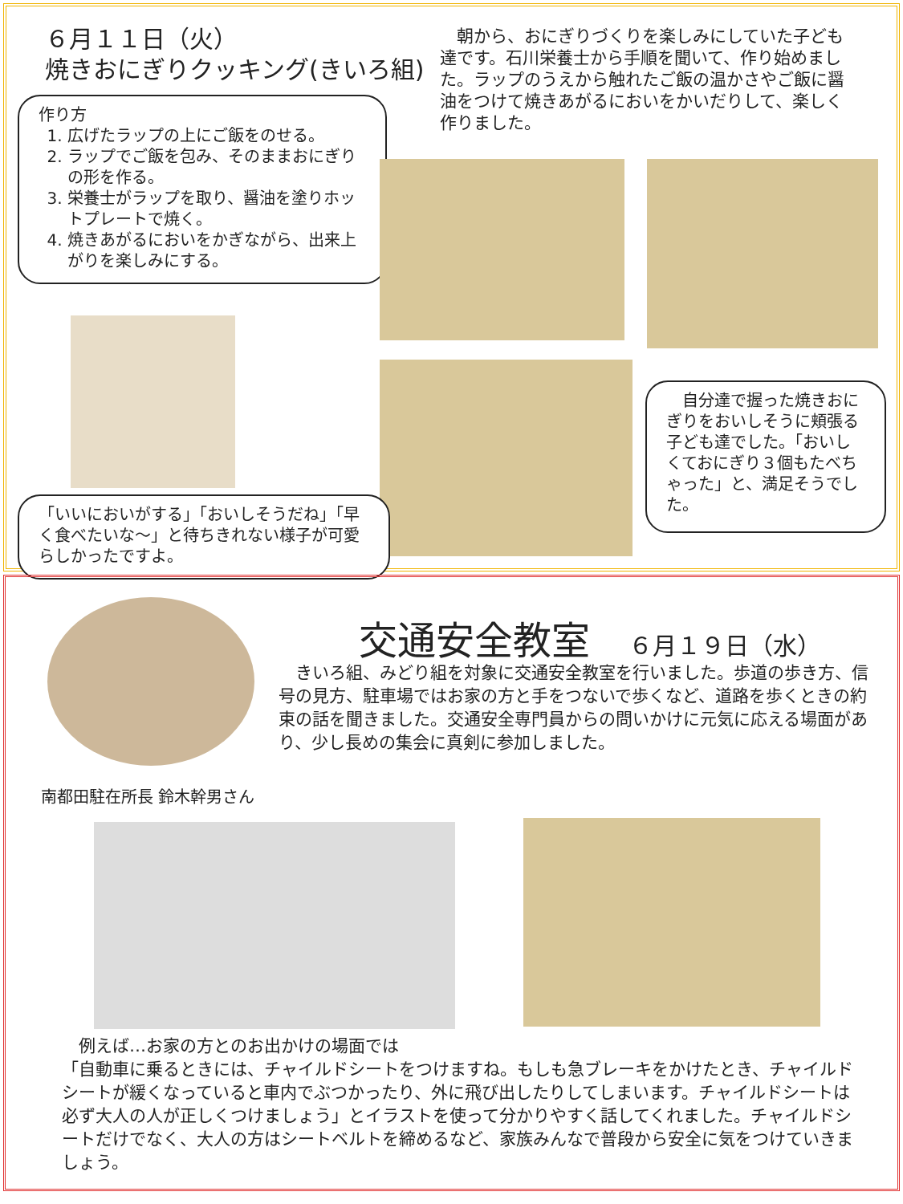６月１１日（火）
焼きおにぎりクッキング(きいろ組)
　朝から、おにぎりづくりを楽しみにしていた子ども達です。石川栄養士から手順を聞いて、作り始めました。ラップのうえから触れたご飯の温かさやご飯に醤油をつけて焼きあがるにおいをかいだりして、楽しく作りました。
作り方
1. 広げたラップの上にご飯をのせる。
2. ラップでご飯を包み、そのままおにぎりの形を作る。
3. 栄養士がラップを取り、醤油を塗りホットプレートで焼く。
4. 焼きあがるにおいをかぎながら、出来上がりを楽しみにする。
　自分達で握った焼きおにぎりをおいしそうに頬張る子ども達でした。「おいしくておにぎり３個もたべちゃった」と、満足そうでした。
「いいにおいがする」「おいしそうだね」「早く食べたいな～」と待ちきれない様子が可愛らしかったですよ。
交通安全教室　６月１９日（水）
　きいろ組、みどり組を対象に交通安全教室を行いました。歩道の歩き方、信号の見方、駐車場ではお家の方と手をつないで歩くなど、道路を歩くときの約束の話を聞きました。交通安全専門員からの問いかけに元気に応える場面があり、少し長めの集会に真剣に参加しました。
南都田駐在所長 鈴木幹男さん
　例えば…お家の方とのお出かけの場面では
「自動車に乗るときには、チャイルドシートをつけますね。もしも急ブレーキをかけたとき、チャイルドシートが緩くなっていると車内でぶつかったり、外に飛び出したりしてしまいます。チャイルドシートは必ず大人の人が正しくつけましょう」とイラストを使って分かりやすく話してくれました。チャイルドシートだけでなく、大人の方はシートベルトを締めるなど、家族みんなで普段から安全に気をつけていきましょう。